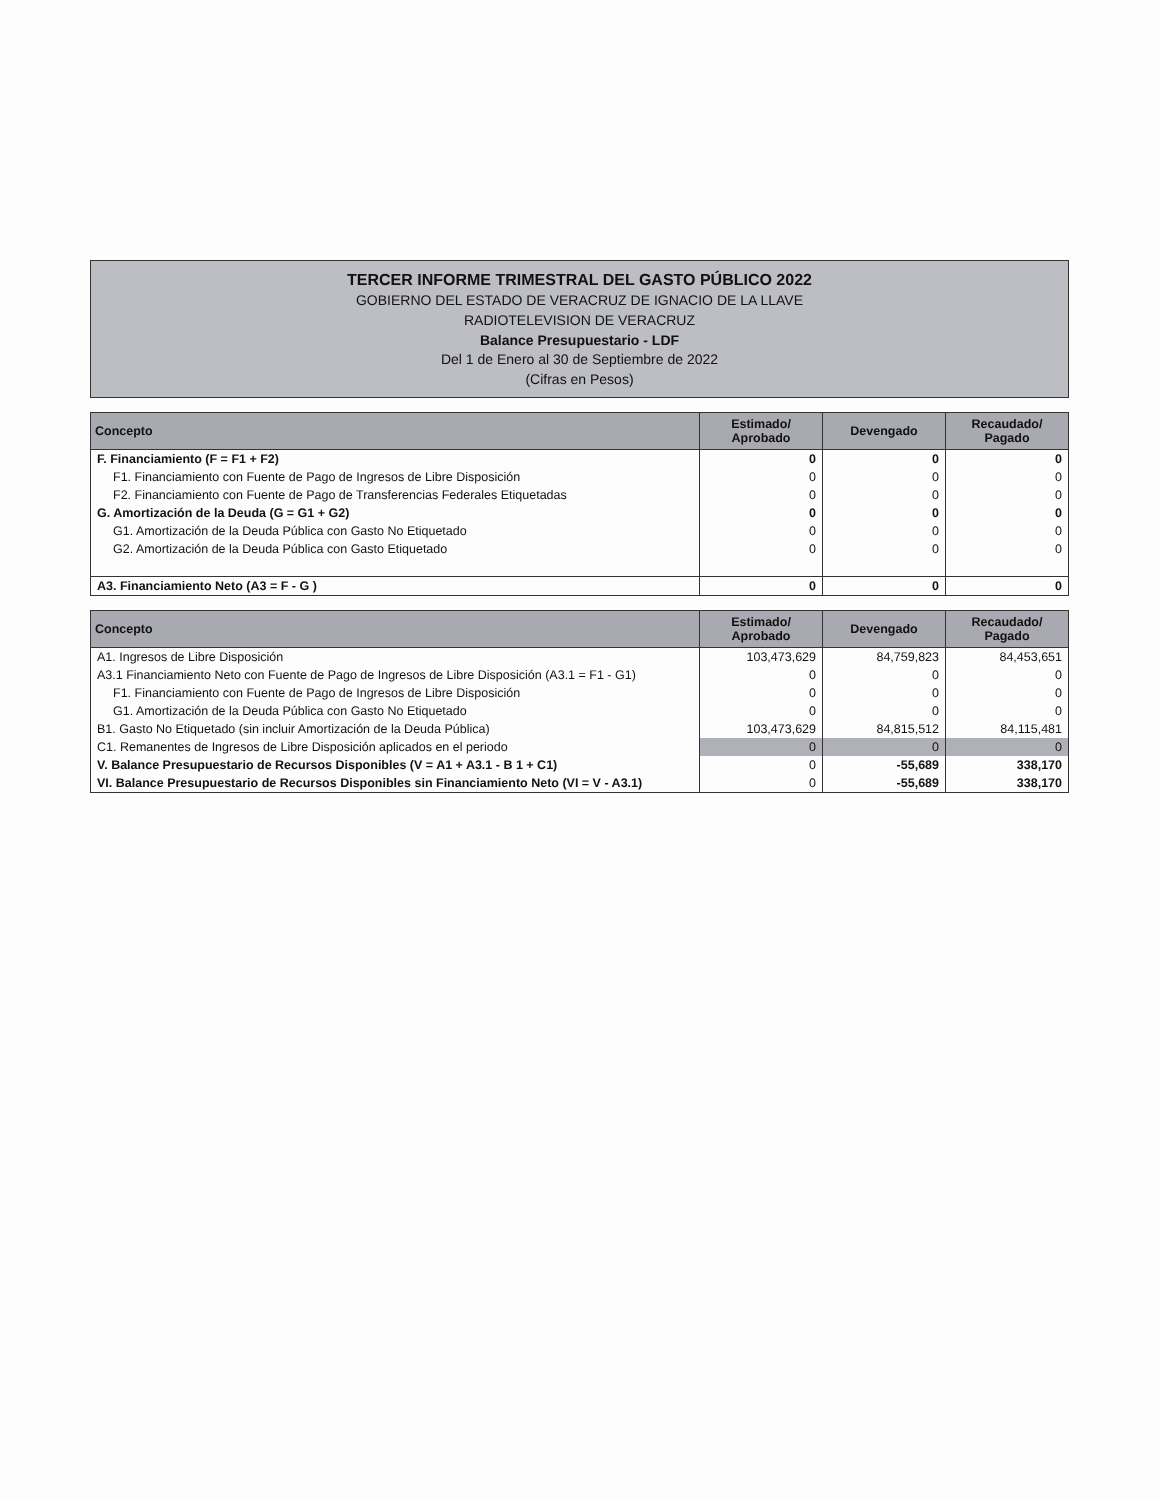TERCER INFORME TRIMESTRAL DEL GASTO PÚBLICO 2022
GOBIERNO DEL ESTADO DE VERACRUZ DE IGNACIO DE LA LLAVE
RADIOTELEVISION DE VERACRUZ
Balance Presupuestario - LDF
Del 1 de Enero al 30 de Septiembre de 2022
(Cifras en Pesos)
| Concepto | Estimado/ Aprobado | Devengado | Recaudado/ Pagado |
| --- | --- | --- | --- |
| F. Financiamiento (F = F1 + F2) | 0 | 0 | 0 |
| F1. Financiamiento con Fuente de Pago de Ingresos de Libre Disposición | 0 | 0 | 0 |
| F2. Financiamiento con Fuente de Pago de Transferencias Federales Etiquetadas | 0 | 0 | 0 |
| G. Amortización de la Deuda (G = G1 + G2) | 0 | 0 | 0 |
| G1. Amortización de la Deuda Pública con Gasto No Etiquetado | 0 | 0 | 0 |
| G2. Amortización de la Deuda Pública con Gasto Etiquetado | 0 | 0 | 0 |
| A3. Financiamiento Neto (A3 = F - G ) | 0 | 0 | 0 |
| Concepto | Estimado/ Aprobado | Devengado | Recaudado/ Pagado |
| --- | --- | --- | --- |
| A1. Ingresos de Libre Disposición | 103,473,629 | 84,759,823 | 84,453,651 |
| A3.1 Financiamiento Neto con Fuente de Pago de Ingresos de Libre Disposición (A3.1 = F1 - G1) | 0 | 0 | 0 |
| F1. Financiamiento con Fuente de Pago de Ingresos de Libre Disposición | 0 | 0 | 0 |
| G1. Amortización de la Deuda Pública con Gasto No Etiquetado | 0 | 0 | 0 |
| B1. Gasto No Etiquetado (sin incluir Amortización de la Deuda Pública) | 103,473,629 | 84,815,512 | 84,115,481 |
| C1. Remanentes de Ingresos de Libre Disposición aplicados en el periodo | 0 | 0 | 0 |
| V. Balance Presupuestario de Recursos Disponibles (V = A1 + A3.1 - B 1 + C1) | 0 | -55,689 | 338,170 |
| VI. Balance Presupuestario de Recursos Disponibles sin Financiamiento Neto (VI = V - A3.1) | 0 | -55,689 | 338,170 |